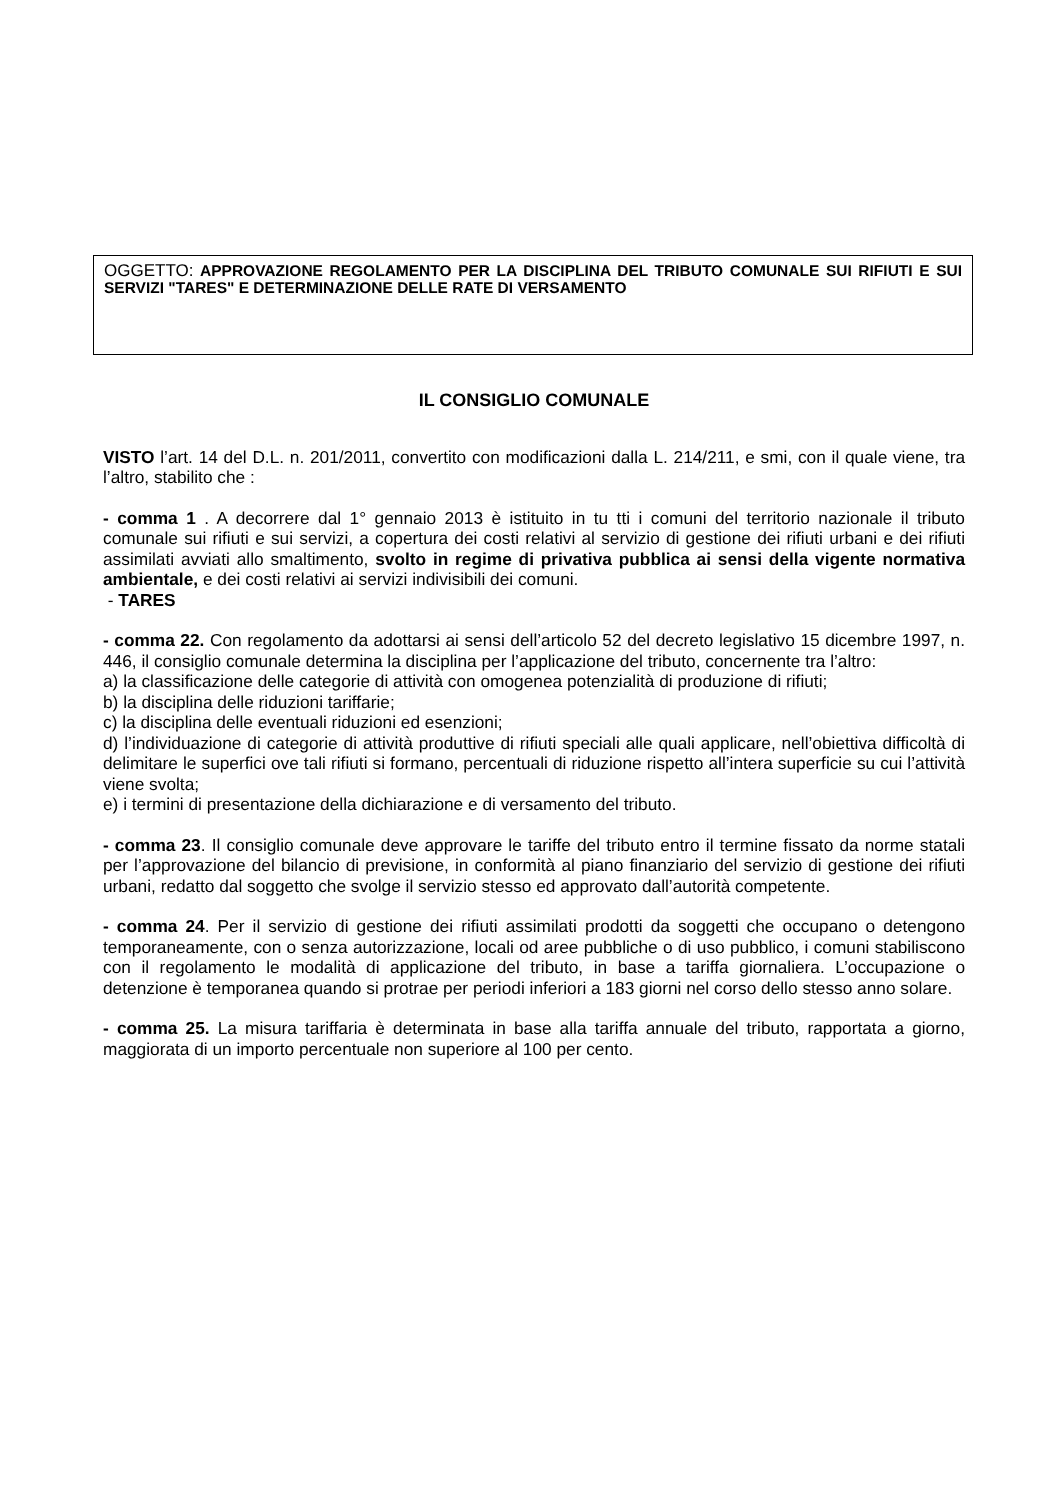OGGETTO: APPROVAZIONE REGOLAMENTO PER LA DISCIPLINA DEL TRIBUTO COMUNALE SUI RIFIUTI E SUI SERVIZI "TARES" E DETERMINAZIONE DELLE RATE DI VERSAMENTO
IL CONSIGLIO COMUNALE
VISTO l’art. 14 del D.L. n. 201/2011, convertito con modificazioni dalla L. 214/211, e smi, con il quale viene, tra l’altro, stabilito che :
- comma 1 . A decorrere dal 1° gennaio 2013 è istituito in tu tti i comuni del territorio nazionale il tributo comunale sui rifiuti e sui servizi, a copertura dei costi relativi al servizio di gestione dei rifiuti urbani e dei rifiuti assimilati avviati allo smaltimento, svolto in regime di privativa pubblica ai sensi della vigente normativa ambientale, e dei costi relativi ai servizi indivisibili dei comuni.
- TARES
- comma 22. Con regolamento da adottarsi ai sensi dell’articolo 52 del decreto legislativo 15 dicembre 1997, n. 446, il consiglio comunale determina la disciplina per l’applicazione del tributo, concernente tra l’altro:
a) la classificazione delle categorie di attività con omogenea potenzialità di produzione di rifiuti;
b) la disciplina delle riduzioni tariffarie;
c) la disciplina delle eventuali riduzioni ed esenzioni;
d) l’individuazione di categorie di attività produttive di rifiuti speciali alle quali applicare, nell’obiettiva difficoltà di delimitare le superfici ove tali rifiuti si formano, percentuali di riduzione rispetto all’intera superficie su cui l’attività viene svolta;
e) i termini di presentazione della dichiarazione e di versamento del tributo.
- comma 23. Il consiglio comunale deve approvare le tariffe del tributo entro il termine fissato da norme statali per l’approvazione del bilancio di previsione, in conformità al piano finanziario del servizio di gestione dei rifiuti urbani, redatto dal soggetto che svolge il servizio stesso ed approvato dall’autorità competente.
- comma 24. Per il servizio di gestione dei rifiuti assimilati prodotti da soggetti che occupano o detengono temporaneamente, con o senza autorizzazione, locali od aree pubbliche o di uso pubblico, i comuni stabiliscono con il regolamento le modalità di applicazione del tributo, in base a tariffa giornaliera. L’occupazione o detenzione è temporanea quando si protrae per periodi inferiori a 183 giorni nel corso dello stesso anno solare.
- comma 25. La misura tariffaria è determinata in base alla tariffa annuale del tributo, rapportata a giorno, maggiorata di un importo percentuale non superiore al 100 per cento.